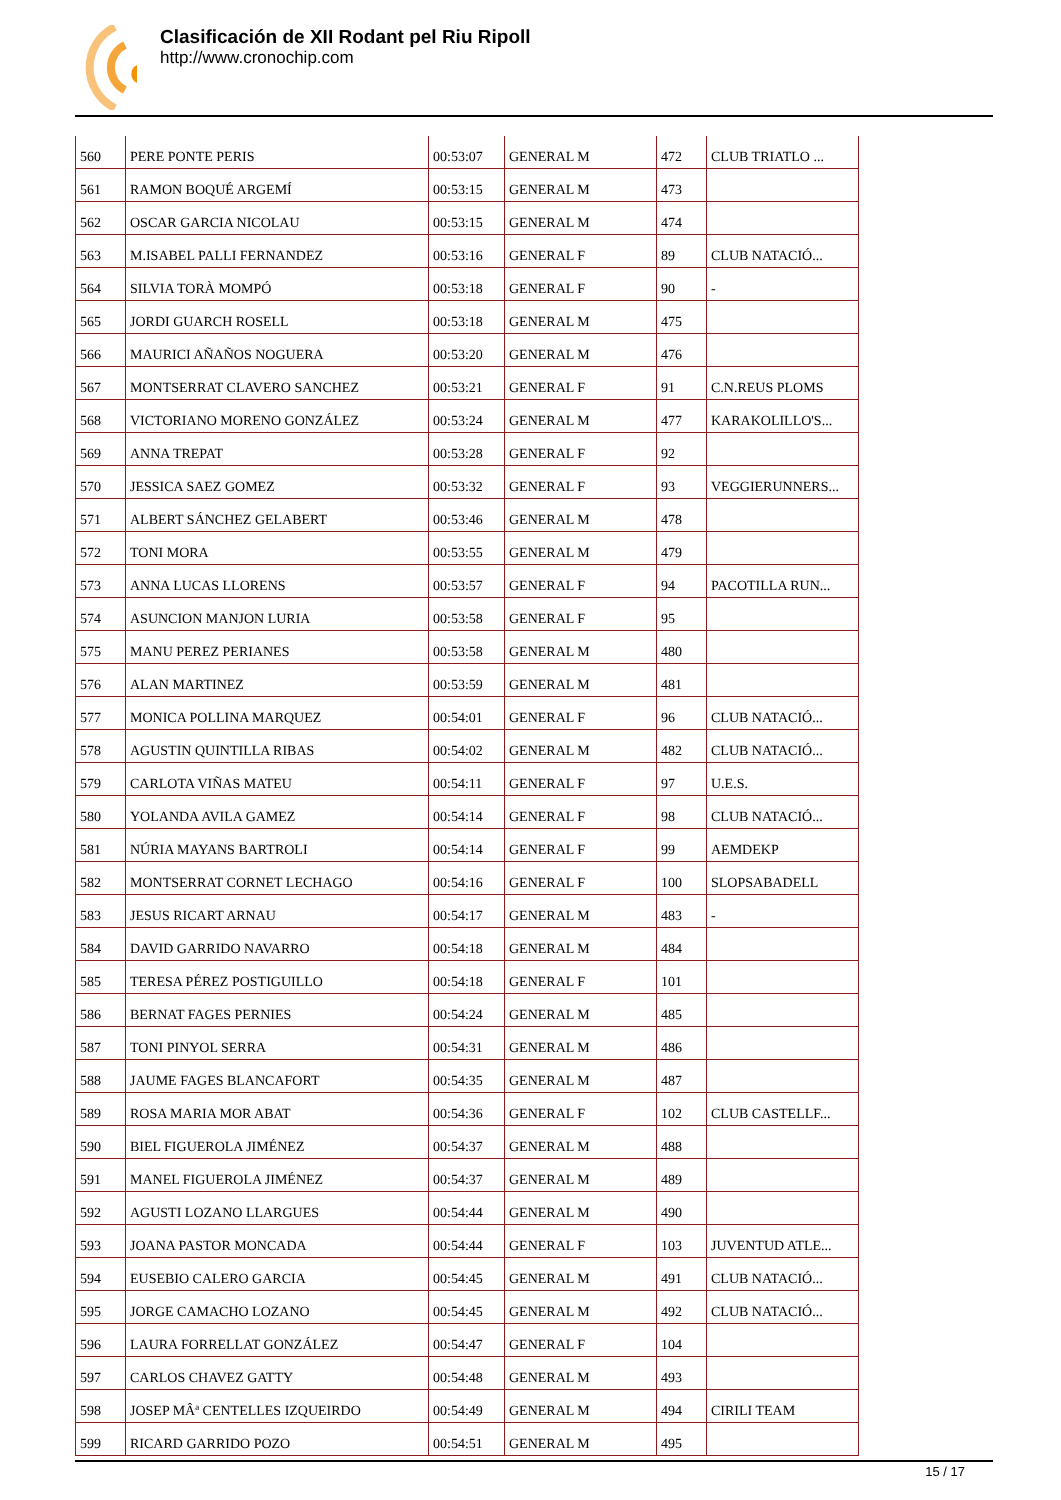Clasificación de XII Rodant pel Riu Ripoll
http://www.cronochip.com
| 560 | PERE PONTE PERIS | 00:53:07 | GENERAL M | 472 | CLUB TRIATLO ... |
| 561 | RAMON BOQUÉ ARGEMÍ | 00:53:15 | GENERAL M | 473 | |
| 562 | OSCAR GARCIA NICOLAU | 00:53:15 | GENERAL M | 474 | |
| 563 | M.ISABEL PALLI FERNANDEZ | 00:53:16 | GENERAL F | 89 | CLUB NATACIÓ... |
| 564 | SILVIA TORÀ MOMPÓ | 00:53:18 | GENERAL F | 90 | - |
| 565 | JORDI GUARCH ROSELL | 00:53:18 | GENERAL M | 475 | |
| 566 | MAURICI AÑAÑOS NOGUERA | 00:53:20 | GENERAL M | 476 | |
| 567 | MONTSERRAT CLAVERO SANCHEZ | 00:53:21 | GENERAL F | 91 | C.N.REUS PLOMS |
| 568 | VICTORIANO MORENO GONZÁLEZ | 00:53:24 | GENERAL M | 477 | KARAKOLILLO'S... |
| 569 | ANNA TREPAT | 00:53:28 | GENERAL F | 92 | |
| 570 | JESSICA SAEZ GOMEZ | 00:53:32 | GENERAL F | 93 | VEGGIERUNNERS... |
| 571 | ALBERT SÁNCHEZ GELABERT | 00:53:46 | GENERAL M | 478 | |
| 572 | TONI MORA | 00:53:55 | GENERAL M | 479 | |
| 573 | ANNA LUCAS LLORENS | 00:53:57 | GENERAL F | 94 | PACOTILLA RUN... |
| 574 | ASUNCION MANJON LURIA | 00:53:58 | GENERAL F | 95 | |
| 575 | MANU PEREZ PERIANES | 00:53:58 | GENERAL M | 480 | |
| 576 | ALAN MARTINEZ | 00:53:59 | GENERAL M | 481 | |
| 577 | MONICA POLLINA MARQUEZ | 00:54:01 | GENERAL F | 96 | CLUB NATACIÓ... |
| 578 | AGUSTIN QUINTILLA RIBAS | 00:54:02 | GENERAL M | 482 | CLUB NATACIÓ... |
| 579 | CARLOTA VIÑAS MATEU | 00:54:11 | GENERAL F | 97 | U.E.S. |
| 580 | YOLANDA AVILA GAMEZ | 00:54:14 | GENERAL F | 98 | CLUB NATACIÓ... |
| 581 | NÚRIA MAYANS BARTROLI | 00:54:14 | GENERAL F | 99 | AEMDEKP |
| 582 | MONTSERRAT CORNET LECHAGO | 00:54:16 | GENERAL F | 100 | SLOPSABADELL |
| 583 | JESUS RICART ARNAU | 00:54:17 | GENERAL M | 483 | - |
| 584 | DAVID GARRIDO NAVARRO | 00:54:18 | GENERAL M | 484 | |
| 585 | TERESA PÉREZ POSTIGUILLO | 00:54:18 | GENERAL F | 101 | |
| 586 | BERNAT FAGES PERNIES | 00:54:24 | GENERAL M | 485 | |
| 587 | TONI PINYOL SERRA | 00:54:31 | GENERAL M | 486 | |
| 588 | JAUME FAGES BLANCAFORT | 00:54:35 | GENERAL M | 487 | |
| 589 | ROSA MARIA MOR ABAT | 00:54:36 | GENERAL F | 102 | CLUB CASTELLF... |
| 590 | BIEL FIGUEROLA JIMÉNEZ | 00:54:37 | GENERAL M | 488 | |
| 591 | MANEL FIGUEROLA JIMÉNEZ | 00:54:37 | GENERAL M | 489 | |
| 592 | AGUSTI LOZANO LLARGUES | 00:54:44 | GENERAL M | 490 | |
| 593 | JOANA PASTOR MONCADA | 00:54:44 | GENERAL F | 103 | JUVENTUD ATLE... |
| 594 | EUSEBIO CALERO GARCIA | 00:54:45 | GENERAL M | 491 | CLUB NATACIÓ... |
| 595 | JORGE CAMACHO LOZANO | 00:54:45 | GENERAL M | 492 | CLUB NATACIÓ... |
| 596 | LAURA FORRELLAT GONZÁLEZ | 00:54:47 | GENERAL F | 104 | |
| 597 | CARLOS CHAVEZ GATTY | 00:54:48 | GENERAL M | 493 | |
| 598 | JOSEP MÂª CENTELLES IZQUEIRDO | 00:54:49 | GENERAL M | 494 | CIRILI TEAM |
| 599 | RICARD GARRIDO POZO | 00:54:51 | GENERAL M | 495 | |
15 / 17